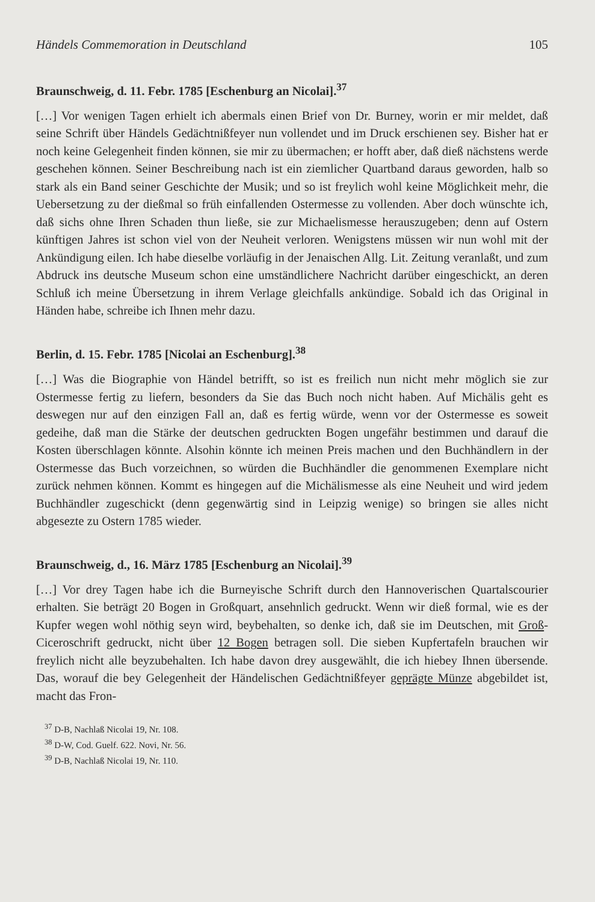Händels Commemoration in Deutschland 105
Braunschweig, d. 11. Febr. 1785 [Eschenburg an Nicolai].<sup>37</sup>
[…] Vor wenigen Tagen erhielt ich abermals einen Brief von Dr. Burney, worin er mir meldet, daß seine Schrift über Händels Gedächtnißfeyer nun vollendet und im Druck erschienen sey. Bisher hat er noch keine Gelegenheit finden können, sie mir zu übermachen; er hofft aber, daß dieß nächstens werde geschehen können. Seiner Beschreibung nach ist ein ziemlicher Quartband daraus geworden, halb so stark als ein Band seiner Geschichte der Musik; und so ist freylich wohl keine Möglichkeit mehr, die Uebersetzung zu der dießmal so früh einfallenden Ostermesse zu vollenden. Aber doch wünschte ich, daß sichs ohne Ihren Schaden thun ließe, sie zur Michaelismesse herauszugeben; denn auf Ostern künftigen Jahres ist schon viel von der Neuheit verloren. Wenigstens müssen wir nun wohl mit der Ankündigung eilen. Ich habe dieselbe vorläufig in der Jenaischen Allg. Lit. Zeitung veranlaßt, und zum Abdruck ins deutsche Museum schon eine umständlichere Nachricht darüber eingeschickt, an deren Schluß ich meine Übersetzung in ihrem Verlage gleichfalls ankündige. Sobald ich das Original in Händen habe, schreibe ich Ihnen mehr dazu.
Berlin, d. 15. Febr. 1785 [Nicolai an Eschenburg].<sup>38</sup>
[…] Was die Biographie von Händel betrifft, so ist es freilich nun nicht mehr möglich sie zur Ostermesse fertig zu liefern, besonders da Sie das Buch noch nicht haben. Auf Michälis geht es deswegen nur auf den einzigen Fall an, daß es fertig würde, wenn vor der Ostermesse es soweit gedeihe, daß man die Stärke der deutschen gedruckten Bogen ungefähr bestimmen und darauf die Kosten überschlagen könnte. Alsohin könnte ich meinen Preis machen und den Buchhändlern in der Ostermesse das Buch vorzeichnen, so würden die Buchhändler die genommenen Exemplare nicht zurück nehmen können. Kommt es hingegen auf die Michälismesse als eine Neuheit und wird jedem Buchhändler zugeschickt (denn gegenwärtig sind in Leipzig wenige) so bringen sie alles nicht abgesezte zu Ostern 1785 wieder.
Braunschweig, d., 16. März 1785 [Eschenburg an Nicolai].<sup>39</sup>
[…] Vor drey Tagen habe ich die Burneyische Schrift durch den Hannoverischen Quartalscourier erhalten. Sie beträgt 20 Bogen in Großquart, ansehnlich gedruckt. Wenn wir dieß formal, wie es der Kupfer wegen wohl nöthig seyn wird, beybehalten, so denke ich, daß sie im Deutschen, mit Groß-Ciceroschrift gedruckt, nicht über 12 Bogen betragen soll. Die sieben Kupfertafeln brauchen wir freylich nicht alle beyzubehalten. Ich habe davon drey ausgewählt, die ich hiebey Ihnen übersende. Das, worauf die bey Gelegenheit der Händelischen Gedächtnißfeyer geprägte Münze abgebildet ist, macht das Fron-
<sup>37</sup> D-B, Nachlaß Nicolai 19, Nr. 108.
<sup>38</sup> D-W, Cod. Guelf. 622. Novi, Nr. 56.
<sup>39</sup> D-B, Nachlaß Nicolai 19, Nr. 110.